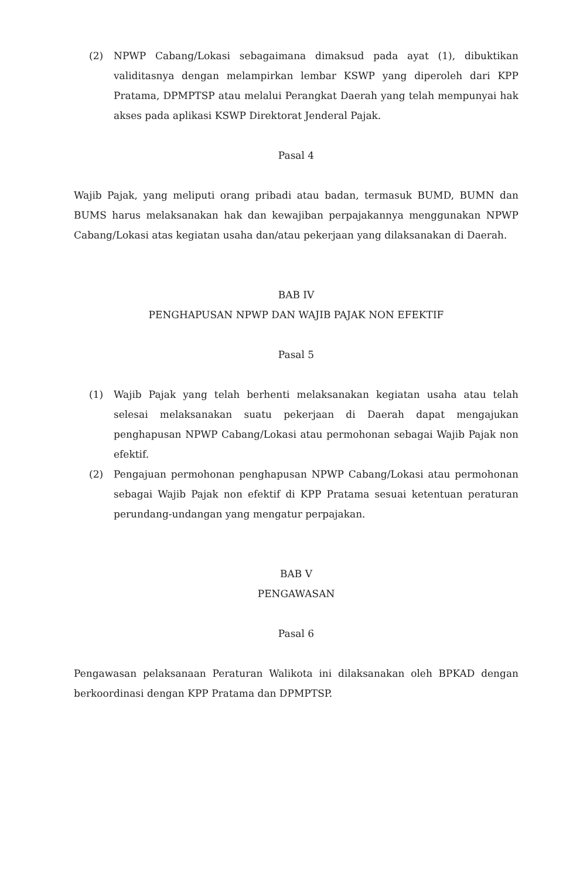(2) NPWP Cabang/Lokasi sebagaimana dimaksud pada ayat (1), dibuktikan validitasnya dengan melampirkan lembar KSWP yang diperoleh dari KPP Pratama, DPMPTSP atau melalui Perangkat Daerah yang telah mempunyai hak akses pada aplikasi KSWP Direktorat Jenderal Pajak.
Pasal 4
Wajib Pajak, yang meliputi orang pribadi atau badan, termasuk BUMD, BUMN dan BUMS harus melaksanakan hak dan kewajiban perpajakannya menggunakan NPWP Cabang/Lokasi atas kegiatan usaha dan/atau pekerjaan yang dilaksanakan di Daerah.
BAB IV
PENGHAPUSAN NPWP DAN WAJIB PAJAK NON EFEKTIF
Pasal 5
(1) Wajib Pajak yang telah berhenti melaksanakan kegiatan usaha atau telah selesai melaksanakan suatu pekerjaan di Daerah dapat mengajukan penghapusan NPWP Cabang/Lokasi atau permohonan sebagai Wajib Pajak non efektif.
(2) Pengajuan permohonan penghapusan NPWP Cabang/Lokasi atau permohonan sebagai Wajib Pajak non efektif di KPP Pratama sesuai ketentuan peraturan perundang-undangan yang mengatur perpajakan.
BAB V
PENGAWASAN
Pasal 6
Pengawasan pelaksanaan Peraturan Walikota ini dilaksanakan oleh BPKAD dengan berkoordinasi dengan KPP Pratama dan DPMPTSP.